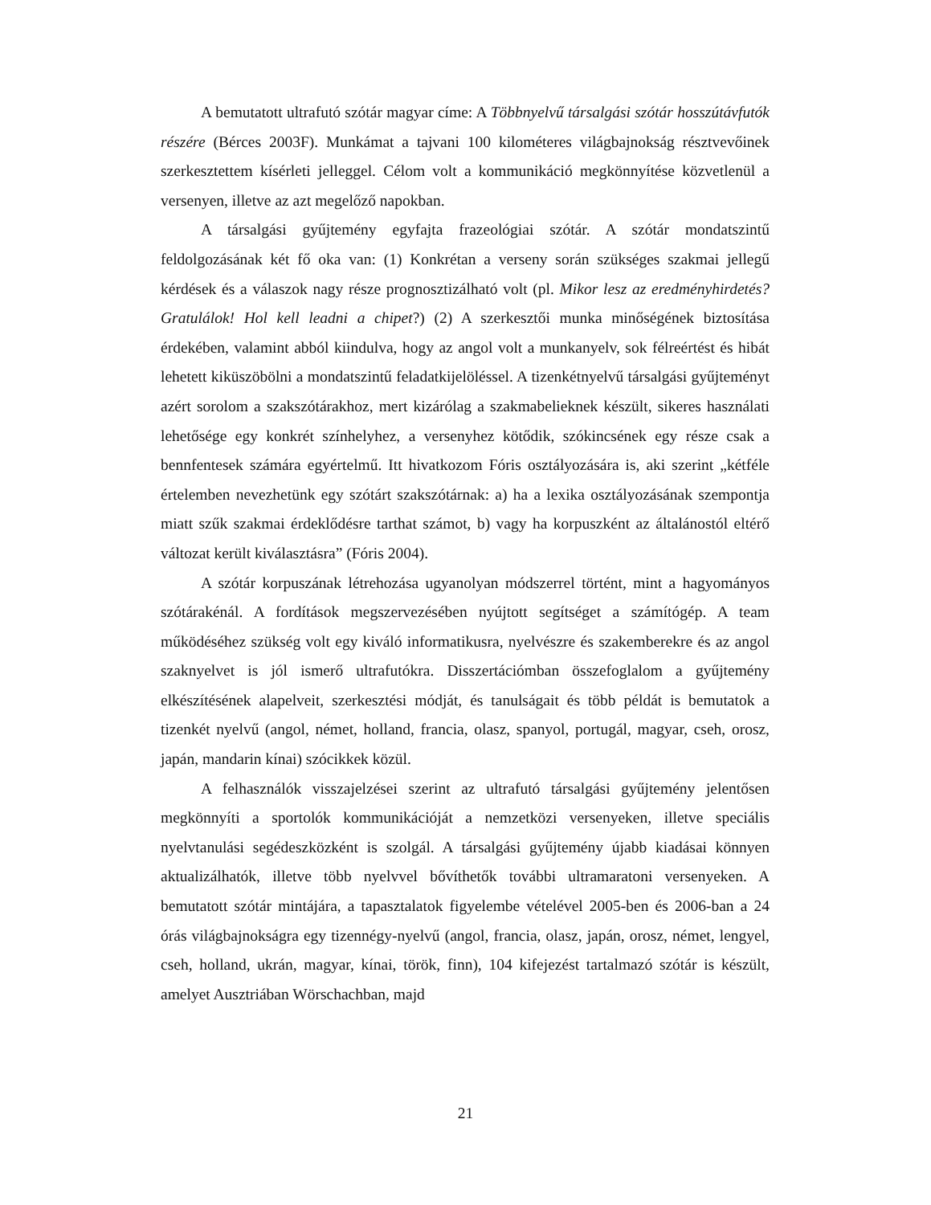A bemutatott ultrafutó szótár magyar címe: A Többnyelvű társalgási szótár hosszútávfutók részére (Bérces 2003F). Munkámat a tajvani 100 kilométeres világbajnokság résztvevőinek szerkesztettem kísérleti jelleggel. Célom volt a kommunikáció megkönnyítése közvetlenül a versenyen, illetve az azt megelőző napokban.
A társalgási gyűjtemény egyfajta frazeológiai szótár. A szótár mondatszintű feldolgozásának két fő oka van: (1) Konkrétan a verseny során szükséges szakmai jellegű kérdések és a válaszok nagy része prognosztizálható volt (pl. Mikor lesz az eredményhirdetés? Gratulálok! Hol kell leadni a chipet?) (2) A szerkesztői munka minőségének biztosítása érdekében, valamint abból kiindulva, hogy az angol volt a munkanyelv, sok félreértést és hibát lehetett kiküszöbölni a mondatszintű feladatkijelöléssel. A tizenkétnyelvű társalgási gyűjteményt azért sorolom a szakszótárakhoz, mert kizárólag a szakmabelieknek készült, sikeres használati lehetősége egy konkrét színhelyhez, a versenyhez kötődik, szókincsének egy része csak a bennfentesek számára egyértelmű. Itt hivatkozom Fóris osztályozására is, aki szerint „kétféle értelemben nevezhetünk egy szótárt szakszótárnak: a) ha a lexika osztályozásának szempontja miatt szűk szakmai érdeklődésre tarthat számot, b) vagy ha korpuszként az általánostól eltérő változat került kiválasztásra” (Fóris 2004).
A szótár korpuszának létrehozása ugyanolyan módszerrel történt, mint a hagyományos szótárakénál. A fordítások megszervezésében nyújtott segítséget a számítógép. A team működéséhez szükség volt egy kiváló informatikusra, nyelvészre és szakemberekre és az angol szaknyelvet is jól ismerő ultrafutókra. Disszertációmban összefoglalom a gyűjtemény elkészítésének alapelveit, szerkesztési módját, és tanulságait és több példát is bemutatok a tizenkét nyelvű (angol, német, holland, francia, olasz, spanyol, portugál, magyar, cseh, orosz, japán, mandarin kínai) szócikkek közül.
A felhasználók visszajelzései szerint az ultrafutó társalgási gyűjtemény jelentősen megkönnyíti a sportolók kommunikációját a nemzetközi versenyeken, illetve speciális nyelvtanulási segédeszközként is szolgál. A társalgási gyűjtemény újabb kiadásai könnyen aktualizálhatók, illetve több nyelvvel bővíthetők további ultramaratoni versenyeken. A bemutatott szótár mintájára, a tapasztalatok figyelembe vételével 2005-ben és 2006-ban a 24 órás világbajnokságra egy tizennégy-nyelvű (angol, francia, olasz, japán, orosz, német, lengyel, cseh, holland, ukrán, magyar, kínai, török, finn), 104 kifejezést tartalmazó szótár is készült, amelyet Ausztriában Wörschachban, majd
21